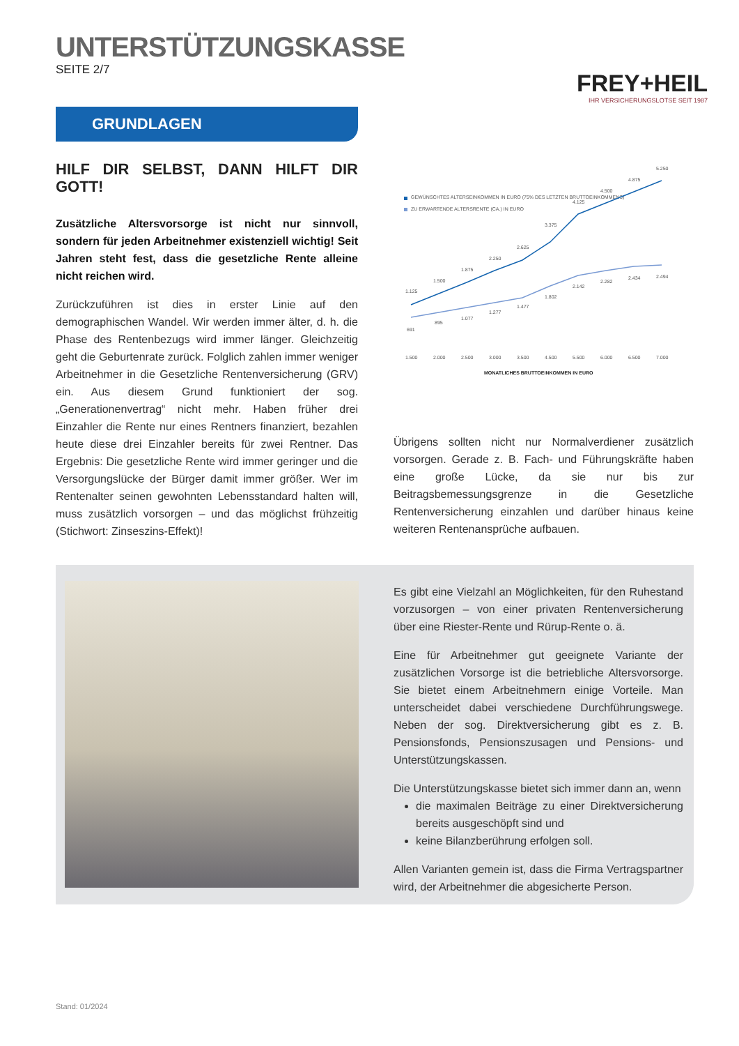UNTERSTÜTZUNGSKASSE
SEITE 2/7
FREY+HEIL
IHR VERSICHERUNGSLOTSE SEIT 1987
GRUNDLAGEN
HILF DIR SELBST, DANN HILFT DIR GOTT!
Zusätzliche Altersvorsorge ist nicht nur sinnvoll, sondern für jeden Arbeitnehmer existenziell wichtig! Seit Jahren steht fest, dass die gesetzliche Rente alleine nicht reichen wird.
Zurückzuführen ist dies in erster Linie auf den demographischen Wandel. Wir werden immer älter, d. h. die Phase des Rentenbezugs wird immer länger. Gleichzeitig geht die Geburtenrate zurück. Folglich zahlen immer weniger Arbeitnehmer in die Gesetzliche Rentenversi­cherung (GRV) ein. Aus diesem Grund funktioniert der sog. „Generationenvertrag“ nicht mehr. Haben früher drei Einzahler die Rente nur eines Rentners finanziert, bezahlen heute diese drei Einzahler bereits für zwei Rentner. Das Ergebnis: Die gesetzliche Rente wird immer geringer und die Versorgungslücke der Bürger damit immer größer. Wer im Rentenalter seinen gewohnten Lebensstandard halten will, muss zusätzlich vorsorgen – und das möglichst frühzeitig (Stichwort: Zinseszins-Effekt)!
GEWÜNSCHTES ALTERSEINKOMMEN IN EURO (75% DES LETZTEN BRUTTOEINKOMMENS)
ZU ERWARTENDE ALTERSRENTE (CA.) IN EURO
1.125
1.500
1.875
2.250
2.625
3.375
4.125
4.500
4.875
5.250
691
895
1.077
1.277
1.477
1.802
2.142
2.282
2.434
2.494
1.500
2.000
2.500
3.000
3.500
4.500
5.500
6.000
6.500
7.000
MONATLICHES BRUTTOEINKOMMEN IN EURO
Übrigens sollten nicht nur Normalverdiener zusätzlich vorsorgen. Gerade z. B. Fach- und Führungskräfte haben eine große Lücke, da sie nur bis zur Beitragsbemessungsgrenze in die Gesetzliche Rentenversicherung einzahlen und darüber hinaus keine weiteren Rentenansprüche aufbauen.
Es gibt eine Vielzahl an Möglichkeiten, für den Ruhestand vorzusorgen – von einer privaten Rentenversicherung über eine Riester-Rente und Rürup-Rente o. ä.
Eine für Arbeitnehmer gut geeignete Variante der zusätzlichen Vorsorge ist die betriebliche Altersvorsorge. Sie bietet einem Arbeitnehmern einige Vorteile. Man unterscheidet dabei verschiedene Durchführungswege. Neben der sog. Direktversicherung gibt es z. B. Pensionsfonds, Pensionszusagen und Pensions- und Unterstützungskassen.
Die Unterstützungskasse bietet sich immer dann an, wenn
die maximalen Beiträge zu einer Direktversicherung bereits ausgeschöpft sind und
keine Bilanzberührung erfolgen soll.
Allen Varianten gemein ist, dass die Firma Vertragspartner wird, der Arbeitnehmer die abgesicherte Person.
Stand: 01/2024